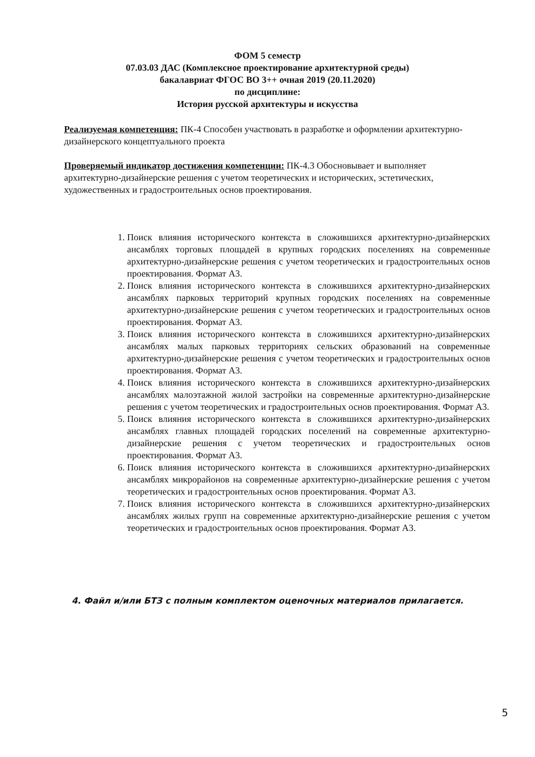ФОМ 5 семестр
07.03.03 ДАС (Комплексное проектирование архитектурной среды)
бакалавриат ФГОС ВО 3++ очная 2019 (20.11.2020)
по дисциплине:
История русской архитектуры и искусства
Реализуемая компетенция: ПК-4 Способен участвовать в разработке и оформлении архитектурно-дизайнерского концептуального проекта
Проверяемый индикатор достижения компетенции: ПК-4.3 Обосновывает и выполняет архитектурно-дизайнерские решения с учетом теоретических и исторических, эстетических, художественных и градостроительных основ проектирования.
1. Поиск влияния исторического контекста в сложившихся архитектурно-дизайнерских ансамблях торговых площадей в крупных городских поселениях на современные архитектурно-дизайнерские решения с учетом теоретических и градостроительных основ проектирования. Формат А3.
2. Поиск влияния исторического контекста в сложившихся архитектурно-дизайнерских ансамблях парковых территорий крупных городских поселениях на современные архитектурно-дизайнерские решения с учетом теоретических и градостроительных основ проектирования. Формат А3.
3. Поиск влияния исторического контекста в сложившихся архитектурно-дизайнерских ансамблях малых парковых территориях сельских образований на современные архитектурно-дизайнерские решения с учетом теоретических и градостроительных основ проектирования. Формат А3.
4. Поиск влияния исторического контекста в сложившихся архитектурно-дизайнерских ансамблях малоэтажной жилой застройки на современные архитектурно-дизайнерские решения с учетом теоретических и градостроительных основ проектирования. Формат А3.
5. Поиск влияния исторического контекста в сложившихся архитектурно-дизайнерских ансамблях главных площадей городских поселений на современные архитектурно-дизайнерские решения с учетом теоретических и градостроительных основ проектирования. Формат А3.
6. Поиск влияния исторического контекста в сложившихся архитектурно-дизайнерских ансамблях микрорайонов на современные архитектурно-дизайнерские решения с учетом теоретических и градостроительных основ проектирования. Формат А3.
7. Поиск влияния исторического контекста в сложившихся архитектурно-дизайнерских ансамблях жилых групп на современные архитектурно-дизайнерские решения с учетом теоретических и градостроительных основ проектирования. Формат А3.
4. Файл и/или БТЗ с полным комплектом оценочных материалов прилагается.
5